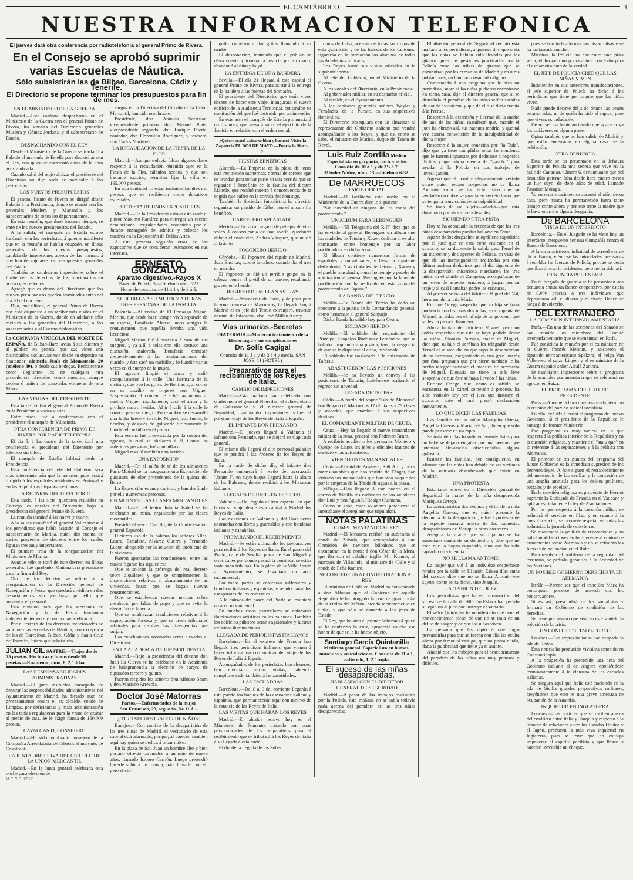EL CANTÁBRICO 3
NUESTRA INFORMACION TELEFONICA
El jueves dará otra conferencia por radiotelefonía el general Primo de Rivera.
En el Consejo se aprobó suprimir varias Escuelas de Náutica.
Sólo subsistirán las de Bilbao, Barcelona, Cádiz y Tenerife.
El Directorio se propone terminar los presupuestos para fin de mes.
quilo comenzó á dar gritos llamando á su madre.
El desconocido, temiendo que el público se diera cuenta y tomara la justicia por su mano, abandonó al niño y huyó.
LA ENTREGA DE UNA BANDERA
Sevilla.—El día 21 llegará á esta capital el general Primo de Rivera, para asistir á la entrega de la bandera á las fuerzas del Somatén.
El presidente del Directorio, que tenía vivos deseos de hacer este viaje, inaugurará el nuevo edificio de la Audiencia Territorial, construído en sustitución del que fué destruído por un incendio.
En este acto el marqués de Estella pronunciará un discurso, que versará sobre el ejercicio de la Justicia en relación con el orden social.
¿Quiere usted calzarse bien y barato? Visite la Zapatería EL DOS DE MAYO.—Puerta la Sierra, 2.
FIESTAS BENEFICAS
Almería.—La Empresa de la plaza de toros está recibiendo numerosas ofertas de toreros que se brindan para tomar parte en una corrida que se organice á beneficio de la familia del diestro Manolé, que resultó muerto á consecuencia de la cogida que sufrió en la corrida del domingo.
También la Sociedad futbolística ha ofrecido organizar un partido de fútbol con el mismo fin benéfico.
CARRETERO APLASTADO
Mérida.—Un carro cargado de pellejos de vino volcó á consecuencia de una avería, quedando debajo el conductor, Andrés Vázquez, que murió aplastado.
FOGONERO HERIDO
Córdoba.—El fogonero del rápido de Madrid, Juan Encinas, asomó la cabeza cuando iba el tren en marcha.
El fogonero se dió un terrible golpe en la cabeza contra el pretil de un puente, resultando gravemente herido.
REGRESO DE MILLAN ASTRAY
Madrid.—Procedente de París, y de paso para la zona francesa de Marruecos, ha llegado hoy á Madrid el ex jefe del Tercio extranjero, teniente coronel de Infantería, don José Millán Astray.
Vías urinarias.-Secretas
DIATERMIA.—Moderno tratamiento de la blenorragia y sus complicaciones
Dr. Solís Cagigal
Consulta de 11 á 1 y de 3 á 4 y media. SAN JOSE, 11 (HOTEL)
Preparativos para el recibimiento de los Reyes de Italia.
CAMBIO DE IMPRESIONES
Madrid.—Esta mañana han celebrado una conferencia el general Nouvilas, el subsecretario de Gobernación y el director general de Seguridad, cambiando impresiones sobre el próximo viaje de los Reyes de Italia á España.
EL INFANTE DON FERNANDO
Madrid.—El jueves llegará á Valencia el infante don Fernando, que se alojará en Capitanía general.
El mismo día llegará el alto personal palatino que se pondrá á las órdenes de los Reyes de Italia.
En la tarde de dicho día, el infante don Fernando embarcará á bordo del acorazado "Jaime I", en cuyo buque llegará hasta la altura de las Baleares, donde recibirá á los Monarcas italianos.
LLEGADA DE UN TREN ESPECIAL
Valencia.—Ha llegado el tren especial en que harán su viaje desde esta capital á Madrid los Reyes de Italia.
Las estaciones de Valencia y del Grao serán adornadas con flores y guirnaldas y con banderas italianas y españolas.
PREPARANDO EL RECIBIMIENTO
Madrid.—Se están ultimando los preparativos para recibir á los Reyes de Italia. En el paseo del Prado, calle de Sevilla, plaza de San Miguel y otras calles por donde pasará la comitiva, se están instalando tribunas. En la plaza de la Villa, frente al Ayuntamiento, se levantará un arco monumental.
Por todas partes se colocarán gallardetes y banderas italianas y españolas, y se adornarán los escaparates de los comercios.
A la entrada del paseo del Prado se levantará un arco monumental.
En muchas casas particulares se colocarán iluminaciones artísticas en los balcones. También los edificios públicos serán engalanados y lucirán artísticas iluminaciones.
LLEGADA DE PERIODISTAS ITALIANOS
Barcelona.—En el expreso de Francia han llegado tres periodistas italianos, que vienen á hacer información con motivo del viaje de los Reyes de Italia á España.
Acompañados de los periodistas barceloneses, han efectuado varias visitas, habiendo cumplimentado también á las autoridades.
LAS ESCUADRAS
Barcelona.—Del 8 al 9 del corriente llegarán á este puerto los buques de las escuadras italiana y española, que permanecerán aquí con motivo de la estancia de los Reyes de Italia.
LAS VISITAS QUE HARAN LOS REYES
Madrid.—El alcalde estuvo hoy en el Ministerio de Fomento, tratando con otras personalidades de los preparativos para el recibimiento que se tributará á los Reyes de Italia á su llegada á esta corte.
El día de la llegada de los Sobe-
ranos de Italia, además de todas las tropas de esta guarnición y de las fuerzas de los cantones, figurarán en la formación los alumnos de todas las Academias militares.
Los Reyes harán sus visitas oficiales en la siguiente forma:
Al jefe del Gobierno, en el Ministerio de la Guerra.
A los vocales del Directorio, en la Presidencia.
Al gobernador militar, en su despacho oficial.
Al alcalde, en el Ayuntamiento.
A los capitanes generales señores Weyler y Fernández de la Puente, en sus respectivos domicilios.
El Directorio obsequiará con un almuerzo al representante del Gobierno italiano que vendrá acompañando á los Reyes, y que es, como se sabe, el ministro de Marina, duque de Tahon de Revel.
Luis Ruiz Zorrilla Médico
Especialista en garganta, nariz y oídos
Consulta de 10 á 1 y de 3½ á 7.
Méndez Núñez, núm. 13.—Teléfono 6-32.
De MARRUECOS
PARTE OFICIAL
Madrid.—El facilitado esta noche en el Ministerio de la Guerra dice lo siguiente:
"Sin novedad en ninguna de las zonas del protectorado."
UN ALBUM PARA BERENGUER
Melilla.—"El Telegrama del Riff" dice que se ha enviado al general Berenguer un álbum que las ciudades de Tetuán y Xauen dedican al ex alto comisario, como homenaje por su labor pacificadora en dicha zona.
El álbum contiene numerosas firmas de españoles y musulmanes, y lleva la siguiente dedicatoria: "Las ciudades de Tetuán y Xauen y el pueblo musulmán, como homenaje y prueba de admiración al general Berenguer por la labor de pacificación que ha realizado en esta zona del protectorado de España."
LA BANDA DEL TERCIO
Melilla.—La Banda del Tercio ha dado un concierto á la puerta de la Comandancia general, como homenaje al general Sanjurjo.
Dicha Banda ha salido hoy para Ceuta.
SOLDADO HERIDO
Melilla.—El soldado del regimiento del Príncipe, Leopoldo Rodríguez Fernández, que se hallaba limpiando una pistola, tuvo la desgracia de que se le disparase el arma, hiriéndole.
El soldado fué trasladado á la enfermería de Tafersit.
ABASTECIENDO LAS POSICIONES
Melilla.—Se ha llevado un convoy á las posiciones de Tistutin, habiéndose realizado el regreso sin novedad.
LLEGADA DE TROPAS
Cádiz.—A bordo del vapor "Isla de Menorca" han llegado de Marruecos 17 oficiales y 75 clases y soldados, que marchan á sus respectivos destinos.
EL COMANDANTE MILITAR DE CEUTA
Ceuta.—Hoy ha llegado el nuevo comandante militar de la zona, general don Federico Brum.
A recibirle acudieron los generales Montero y Queipo de Llano, los jefes y oficiales francos de servicio y las autoridades.
VIENDO UNOS MANANTIALES
Ceuta.—El caid de Anghera, Sidi Alí, y otros moros notables que han venido de Tánger, han visitado los manantiales que han sido adquiridos por la empresa de la Traída de aguas á la plaza.
Málaga.—Han llegado á este puerto en el correo de Melilla los cadáveres de los aviadores don Luis y don Agustín Hidalgo Quintana.
Como se sabe, estos aviadores perecieron al incendiarse el aeroplano que tripulaban.
NOTAS PALATINAS
CUMPLIMENTANDO AL REY
Madrid.—El Monarca recibió en audiencia al conde de Zubiría, que acompañaba á una Comisión de navieros bilbaínos que se encuentran en la corte; á don César de la Mora, que iba con el súbdito inglés Mr. Klande; al marqués de Villasinda, al ministro de Chile y al conde de Peña Ramiro.
SE CONCEDE UNA CONDECORACION AL REY
El ministro de Chile en Madrid ha comunicado á don Alfonso que el Gobierno de aquella República le ha otorgado la cruz de gran oficial de la Orden del Mérito, creada recientemente en Chile, y que sólo se concede á los jefes de Estado.
El Rey, que ha sido el primer Soberano á quien se ha conferido la cruz, agradeció mucho ese honor de que se le ha hecho objeto.
Santiago García Quintanilla
Medicina general. Especialista en huesos, músculos y articulaciones. Consulta de 11 á 1.—Becedo, 1, 2.º izqda.
El suceso de las niñas desaparecidas.
HABLANDO CON EL DIRECTOR GENERAL DE SEGURIDAD
Madrid.—A pesar de los trabajos realizados por la Policía, esta mañana no se sabía todavía nada acerca del paradero de las tres niñas desaparecidas.
El director general de Seguridad recibió esta mañana á los periodistas, á quienes dijo que creía que las niñas no habían sido llevadas por los gitanos, pues las gestiones practicadas por la Policía entre las tribus de gitanos que se encuentran por las cercanías de Madrid y en otras poblaciones, no han dado resultado alguno.
Contestando á una pregunta que le hizo un periodista, sobre si las niñas pudieran encontrarse en cierta casa, dijo el director general que si se descubría el paradero de las niñas serían sacadas de donde estuvieran, y que de ello se daría cuenta á la Prensa.
Respecto á la detención y libertad de la madre de una de las niñas, manifestó que, cuando el juez ha obrado así, sus razones tendría, y que tal vez estaría convencido de la inculpabilidad de dicha mujer.
Respecto á la mujer conocida por "la Tula", dijo que ya tiene cumplidas todas las condenas que le fueron impuestas por dedicarse á negocios ilícitos y que ahora ejercía de "gancho" para ayudar á la Policía en sus trabajos de investigación.
Agregó que el hombre elegantemente vestido sobre quien recaen sospechas no se llama Antonio, como se ha dicho, sino que su verdadero nombre se guarda en secreto hasta que se tenga la convicción de su culpabilidad.
Se trata de un sujeto—añadió—que está dominado por vicios inconfesables.
SIGUIENDO OTRA PISTA
Hoy se ha acentuado la creencia de que las tres niñas desaparecidas puedan hallarse en Teruel.
Aparte de los despachos telegráficos expedidos por el juez que en esta corte entiende en el sumario, se ha dispuesto la salida para Teruel de un inspector y dos agentes de Policía, en vista de que de las investigaciones realizadas por esta última pudiera deducirse que al día siguiente de la desaparición misteriosa marcharon las tres niñas en el rápido de Zaragoza, acompañadas de un joven de aspecto jornalero, á juzgar por su traje y al cual llamaban padre las criaturas.
Al parecer se trata del titiritero Miguel del Val, hermano de la niña María.
Enrique Ortega sospecha que su hija se haya podido ir con las otras dos niñas, en compañía de Miguel, atraídas por el influjo de un porvenir que se les ha pintado lisonjero.
Ahora hablan del titiritero Miguel, pero no todos sospechan que éste se haya podido llevar las niñas. Dionisia Paredes, madre de Miguel, dice que su hijo el acróbata les telegrafió desde Teruel el mismo día en que supo la desaparición de su hermana, preguntándoles con gran interés por ésta, pregunta que por cierto también le ha hecho telegráficamente el maestro de acrobacia de Miguel. Dionisia no tiene la más leve sospecha de que éste se haya llevado á las niñas.
Enrique Ortega, que, como es sabido, se encuentra en la cárcel sometido á proceso, ha sido visitado hoy por el juez que instruye el sumario, ante el cual prestó declaración nuevamente.
LO QUE DICEN LAS FAMILIAS
Las familias de las niñas Mariquita Ortega, Angelita Cuevas y María del Val, dicen que sólo puede pensarse en un rapto.
Se trata de niñas lo suficientemente listas para no haberse dejado engañar por una persona que intentara llevárselas ofreciéndolas alguna golosina.
Insisten las familias, por consiguiente, en afirmar que las niñas han debido de ser víctimas de la satiriasis desenfrenada que existe en Madrid.
UNA PROTESTA
Esta tarde estuvo en la Dirección general de Seguridad la madre de la niña desaparecida Mariquita Ortega.
La acompañaban dos vecinas y el tío de la niña Angelita Cuevas, que es quien presentó la denuncia de la desaparición, y fué á protestar de la especie lanzada acerca de las supuestas desapariciones de Mariquita otras dos veces.
Asegura la madre que su hija no se ha ausentado nunca de su domicilio y dice que no cree que la hayan engañado, sino que ha sido raptada con violencia.
NO SE LLAMA ANTONIO
La mujer que vió á un individuo sospechoso rondar por la calle de Hilarión Eslava días antes del suceso, dice que no se llama Antonio ese sujeto, como se ha dicho, sino Joaquín.
LA OPINION DEL JUEZ
Los periodistas que hacen información del suceso de la calle de Hilarión Eslava han pedido su opinión al juez que instruye el sumario.
El señor Quirós les ha manifestado que tiene el convencimiento pleno de que no se trata de un delito de sangre y de que las niñas viven.
La persona que las raptó ó que logró persuadirlas para que se fueran con ella las oculta ahora por temor al castigo, que no podrá eludir, dada la publicidad que tiene ya el asunto.
Añadió que los trabajos para el descubrimiento del paradero de las niñas son muy penosos y difíciles,
pues se han indicado muchas pistas falsas y se ha fantaseado mucho.
Mientras la Policía no encuentre una pista seria, el Juzgado no podrá actuar con éxito para el esclarecimiento de la verdad.
EL JEFE DE POLICIA CREE QUE LAS NIÑAS VIVEN
Insistiendo en sus anteriores manifestaciones, el jefe superior de Policía ha dicho á los periodistas que tiene por seguro que las niñas viven.
Nada puede decirse del sitio donde las tienen secuestradas, ni de quién ha sido el raptor; pero que viven, es indudable.
De no ser así hubieran tenido que aparecer ya los cadáveres en alguna parte.
Opina también que no han salido de Madrid y que están encerradas en alguna casa de la población.
OTRA DENUNCIA
Esta tarde se ha presentado en la Jefatura Superior de Policía una señora que vive en la calle de Canarias, número 6, denunciando que del domicilio paterno falta desde hace cuatro meses un hijo suyo, de doce años de edad, llamado Faustino Moraga.
Ya en otras ocasiones se ausentó el niño de su casa, pero nunca ha permanecido fuera tanto tiempo como ahora y por eso teme la madre que le haya ocurrido alguna desgracia.
De BARCELONA
VISTA DE UN INTERDICTO
Barcelona.—En el Juzgado se ha visto hoy un interdicto interpuesto por una Compañía contra el Banco de Barcelona.
A la vista asistieron infinidad de acreedores de dicho Banco, viéndose las autoridades precisadas á redoblar las fuerzas de Policía, porque se decía que iban á ocurrir incidentes; pero no ha sido así.
DENUNCIA POR ESTAFA
En el Juzgado de guardia se ha presentado una denuncia contra un Banco cooperativo, por estafa de 8.000 pesetas á tres individuos que depositaron allí el dinero y el citado Banco se niega á devolverlo.
DEL EXTRANJERO
LA COMISION INTERPARLAMENTARIA
París.—En una de las secciones del Senado se han reunido los miembros del Comité interparlamentario que se encuentran en París.
Fué presidida la reunión por el ex ministro de la Guerra francés Messim, y asistieron el diputado norteamericano Spekora, el belga Van Vallenver, el suizo Lingen y el ex ministro de la Guerra español señor Alcalá Zamora.
Se cambiaron impresiones sobre el programa de la asamblea parlamentaria que se celebrará en agosto, en Suiza.
EL PROGRAMA DEL FUTURO PRESIDENTE
París.—Anoche, á hora muy avanzada, terminó la reunión del partido radical socialista.
En ella leyó Mr. Herriot el programa del nuevo Gobierno, si el presidente de la República le encarga de formar Ministerio.
Ese programa es muy radical en lo que respecta á la política interior de la República y en la cuestión religiosa, y mantiene el "statu quo" en lo referente á las reparaciones y á la política con Alemania.
El primero de los puntos del programa del futuro Gobierno es la inmediata supresión de los decretos-leyes. A éste siguen el restablecimiento del monopolio de las cerillas y la concesión de una amplia amnistía para los delitos políticos, sociales y de rebelión.
En la cuestión religiosa es propósito de Herriot suprimir la Embajada de Francia en el Vaticano y aplicar estrictamente la ley de Asociaciones.
Por lo que respecta á la cuestión militar, se reducirá el servicio en filas, y en cuanto á la cuestión social, se promete respetar en todas las industrias la jornada de ocho horas.
Se mantendrá la política de reparaciones y no habrá modificaciones en lo referente al control de armamentos sobre Alemania y no se retirarán las fuerzas de ocupación en el Ruhr.
Para resolver el problema de la seguridad del territorio, se pedirán garantías á la Sociedad de las Naciones.
UN POSIBLE GOBIERNO DERECHISTA EN AELMANIA
Berlín.—Parece ser que el canciller Marx ha conseguido ponerse de acuerdo con los conservadores.
Si es así, prescindirá de los socialistas y formará un Gobierno de coalición de las derechas.
Se tiene por seguro que será en este sentido la solución de la crisis.
UN CONFLICTO ITALO-TURCO
Londres.—Las tropas italianas han ocupado la isla de Rodas.
Esta noticia ha producido vivísima emoción en Constantinopla.
A la ocupación ha precedido una nota del Gobierno italiano al de Angora oponiéndose terminantemente á la clausura de las escuelas italianas.
Se asegura aquí que Italia está haciendo en la isla de Sicilia grandes preparativos militares, creyéndose que esto es una grave amenaza de ocupación de la Anatolia.
INQUIETUD EN INGLATERRA
Londres.—Las noticias que se reciben acerca del conflicto entre Italia y Turquía y respecto á la tirantez de relaciones entre los Estados Unidos y el Japón, producen la más viva inquietud en Inglaterra, pues se teme que no consiga imponerse el espíritu pacifista y que llegue á hacerse inevitable un choque.
EN EL MINISTERIO DE LA GUERRA
Madrid.—Esta mañana despacharon en el Ministerio de la Guerra con el general Primo de Rivera, los vocales del Directorio generales Muslera y Gómez Jordana, y el subsecretario de Estado.
DESPACHANDO CON EL REY
Desde el Ministerio de la Guerra se trasladó á Palacio el marqués de Estella para despachar con el Rey, con quien se entrevistó antes de la hora acostumbrada.
Cuando salió del regio alcázar el presidente del Directorio no dijo nada de particular á los periodistas.
LOS NUEVOS PRESUPUESTOS
El general Primo de Rivera se dirigió desde Palacio á la Presidencia, donde se reunió con los generales Muslera y Mayandía y los subsecretarios de todos los departamentos.
En esta reunión, que duró bastante tiempo, se trató de los nuevos presupuestos del Estado.
A la salida, el marqués de Estella estuvo hablando con los periodistas, á quienes manifestó que en la reunión se habían ocupado, en líneas generales, de los nuevos presupuestos, cambiando impresiones acerca de las normas á que han de sujetarse los presupuestos generales del Estado.
También se cambiaron impresiones sobre el límite de los derechos de los funcionarios en activo y excedentes.
Agregó que es deseo del Directorio que los nuevos presupuestos queden terminados antes del día 30 del corriente.
Dijo, por último, el general Primo de Rivera que está dispuesto á no recibir más visitas en el Ministerio de la Guerra, donde en adelante sólo recibirá á los generales del Directorio, á los subsecretarios y al Cuerpo diplomático.
La COMPAÑIA VINICOLA DEL NORTE DE ESPAÑA, de Bilbao-Haro, avisa á sus clientes y al público en general que sus vinos son distribuídos exclusivamente desde su depósito en Santander: alameda Jesús de Monasterio, 20 (teléfono 80), ó desde sus bodegas. Recháncense como ilegítimos los de cualquier otra procedencia ofrecidos como nuestros, aunque copien ó imiten las conocidas etiquetas de esta Marca.
LAS VISITAS DEL PRESIDENTE
Esta tarde recibió el general Primo de Rivera en la Presidencia varias visitas.
Entre otros, fué á conferenciar con el presidente el marqués de Villasinda.
OTRA CONFERENCIA DE PRIMO DE RIVERA POR RADIOTELEFONIA
El día 5, á las cuatro de la tarde, dará una conferencia el presidente del Directorio por teléfono sin hilos.
El marqués de Estella hablará desde la Presidencia.
Esta conferencia del jefe del Gobierno será más interesante aún que la anterior, pues estará dirigida á los españoles residentes en Portugal y en las Repúblicas hispanoamericanas.
LA REUNION DEL DIRECTORIO
Esta tarde, á las siete, quedaron reunidos en Consejo los vocales del Directorio, bajo la presidencia del general Primo de Rivera.
La reunión terminó á las nueve y cuarto.
A la salida manifestó el general Vallespinosa á los periodistas que había asistido al Consejo el subsecretario de Marina, quien dió cuenta de varios proyectos de decreto, entre los cuales figuran tres muy importantes.
El primero trata de la reorganización del Ministerio de Marina.
Aunque sólo se trató de este decreto en líneas generales, fué aprobado. Mañana será presentado para la firma del Rey.
Otro de los decretos se refiere á la reorganización de la Dirección general de Navegación y Pesca, que quedará dividida en dos departamentos, sin que haya, por ello, que aumentar el personal.
Esta división hará que las secciones de Navegación y la de Pesca funcionen independientemente y con la mayor eficacia.
Por el tercero de los decretos mencionados se suprimen las escuelas de Náutica, con excepción de las de Barcelona, Bilbao, Cádiz y Santa Cruz de Tenerife, únicas que subsistirán.
JULIAN GIL SASTRE.—Trajes desde 75 pesetas. Hechuras y forros desde 50 pesetas.—Ruamenor, núm. 8, 2.º dcha.
LAS RESPONSABILIDADES ADMINISTRATIVAS
Madrid.—El juez instructor encargado de depurar las responsabilidades administrativas del Ayuntamiento de Madrid, ha dictado auto de procesamiento contra el ex alcalde, conde de Limpias, por deficiencias y mala administración en las tablas reguladoras para la venta de azúcar al precio de tasa. Se le exige fianza de 150.000 pesetas.
CAVALCANTI, CONSEJERO
Madrid.—Ha sido nombrado consejero de la Compañía Arrendataria de Tabacos el marqués de Cavalcanti.
LA JUNTA DIRECTIVA DEL CIRCULO DE LA UNION MERCANTIL
Madrid.—En la Junta general celebrada esta noche para elección de
cargos en la Directiva del Círculo de la Unión Mercantil, han sido nombrados:
Presidente, don Antonio Sacristán; vicepresidente primero, don Manuel Prats; vicepresidente segundo, don Enrique Puerta; contador, don Florentino Rodríguez, y tesorero, don Carlos Martínez.
LA RECAUDACION DE LA FIESTA DE LA FLOR
Madrid.—Aunque todavía faltan algunos datos respecto á la recaudación obtenida ayer en la Fiesta de la Flor, cálculos hechos, y que son bastante exactos, permiten fijar la cifra en 165.000 pesetas.
En esta cantidad no están incluídas las diez mil pesetas que se recibieron como donativos especiales.
PROTESTA DE UNOS EXPOSITORES
Madrid.—En la Presidencia estuvo esta tarde el pintor Máximo Ramírez para entregar un escrito denunciando irregularidades cometidas por el Jurado encargado de admitir y colocar los cuadros en la Exposición de Bellas Artes.
A esta protesta seguirán otras de los expositores que se consideran lesionados en sus intereses.
ERNESTO GONZALVO
Aparato digestivo.-Rayos X
Paseo de Pereda, 5.—Teléfono núm. 727
Horas de consulta: de 11 á 1 y de 3 á 5.
ACUCHILLA A SU MUJER Y A OTRAS TRES PERSONAS DE LA FAMILIA.
Palencia.—Al vecino de El Portazgo Miguel Merino, que desde hace tiempo vivía separado de su esposa, Bonifacia Alonso, unos amigos le comunicaron que aquélla llevaba una vida licenciosa.
Miguel Merino fué á buscarla á casa de sus suegros, y ya allí, á solas con ella, sostuvo una discusión acalorada. Bonifacia contestó despectivamente á las recriminaciones del marido, y éste sacó un cuchillo y lo hundió varias veces en el cuerpo de la mujer.
El agresor limpió el arma y salió tranquilamente á la calle. Una hermana de la víctima, que oyó los gritos de Bonifacia, al correr en su auxilio se tropezó con Miguel. Sospechando el crimen, le echó las manos al cuello. Miguel, rápidamente, sacó el arma y la produjo cuatro heridas. Al ir á salir á la calle le cortó el paso su suegro. Entre ambos se desarrolló una lucha breve y terrible. Miguel, más fuerte, le derribó, y después de golpearle furiosamente le hundió el cuchillo en el pecho.
Esta escena fué presenciada por la suegra del agresor, la cual se abalanzó á él. Como las anteriores personas, fué acuchillada.
Miguel resultó también con heridas.
UNA EXPOSICION
Madrid.—En el salón de té de los almacenes París-Madrid se ha inaugurado una Exposición de guisantes de olor procedentes de la quinta del Berro.
La Exposición es muy curiosa, y han desfilado por ella numerosas personas.
UN MITIN DE LAS CLASES MERCANTILES
Madrid.—En el teatro Infanta Isabel se ha celebrado un mitin, organizado por las clases mercantiles.
Presidió el señor Carrillo, de la Confederación general Española.
Hicieron uso de la palabra los señores Allas, Lastra, Escudero, Alvarez Guerra y Fernando Luque, abogando por la solución del problema de la vivienda.
Fueron aprobadas las conclusiones, entre las cuales figuran las siguientes:
Que se solicite la prórroga del real decreto sobre alquileres y que se complementen la disposiciones relativas al abaratamiento de las viviendas, hasta que se hagan nuevas construcciones.
Que se establezcan nuevas normas sobre desahucio por faltas de pago y que se evite la elevación de la renta.
Que se establezcan condiciones relativas á la expropiación forzosa y que se creen tribunales arbitrales para resolver las divergencias que surjan.
Las conclusiones aprobadas serán elevadas al Directorio.
EN LA ACADEMIA DE JURISPRUDENCIA
Madrid.—Bajo la presidencia del decano don Juan La Cierva se ha celebrado en la Academia de Jurisprudencia la elección de cargos de diputados tercero y quinto.
Fueron elegidos los señores don Alfonso Senra y don Mariano Arrezola.
Doctor José Matorras
Partos.—Enfermedades de la mujer
San Francisco, 23, segundo. De 11 á 1.
¿OTRO SECUESTRADOR DE NIÑOS?
Badajoz.—Con motivo de la desaparición de las tres niñas de Madrid, el vecindario de esta capital está alarmado, porque, al parecer, también aquí hay quien se dedica á robar niños.
En la plaza de San Juan un hombre alto y bien portado ofreció caramelos á un niño de nueve años, llamado Isidoro Carrión. Luego pretendió hacerle subir á un tranvía, para llevarle con él; pero el chi-
M.E.C.D. 2017